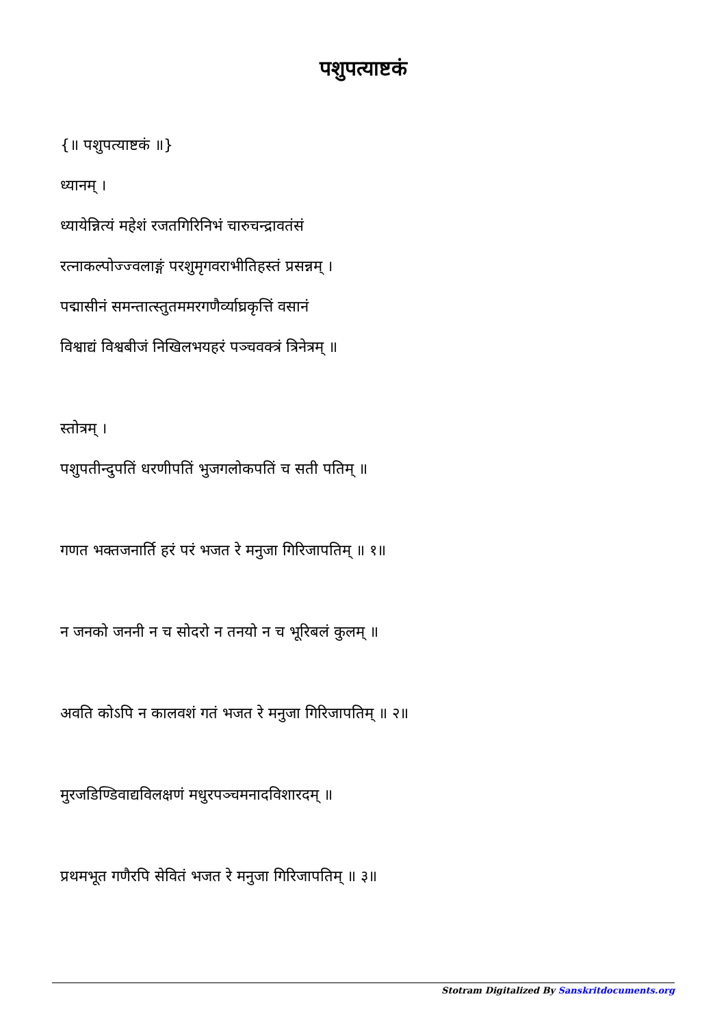पशुपत्याष्टकं
{॥ पशुपत्याष्टकं ॥}
ध्यानम् ।
ध्यायेन्नित्यं महेशं रजतगिरिनिभं चारुचन्द्रावतंसं
रत्नाकल्पोज्ज्वलाङ्गं परशुमृगवराभीतिहस्तं प्रसन्नम् ।
पद्मासीनं समन्तात्स्तुतममरगणैर्व्याघ्रकृत्तिं वसानं
विश्वाद्यं विश्वबीजं निखिलभयहरं पञ्चवक्त्रं त्रिनेत्रम् ॥
स्तोत्रम् ।
पशुपतीन्दुपतिं धरणीपतिं भुजगलोकपतिं च सती पतिम् ॥
गणत भक्तजनार्ति हरं परं भजत रे मनुजा गिरिजापतिम् ॥ १॥
न जनको जननी न च सोदरो न तनयो न च भूरिबलं कुलम् ॥
अवति कोऽपि न कालवशं गतं भजत रे मनुजा गिरिजापतिम् ॥ २॥
मुरजडिण्डिवाद्यविलक्षणं मधुरपञ्चमनादविशारदम् ॥
प्रथमभूत गणैरपि सेवितं भजत रे मनुजा गिरिजापतिम् ॥ ३॥
Stotram Digitalized By Sanskritdocuments.org